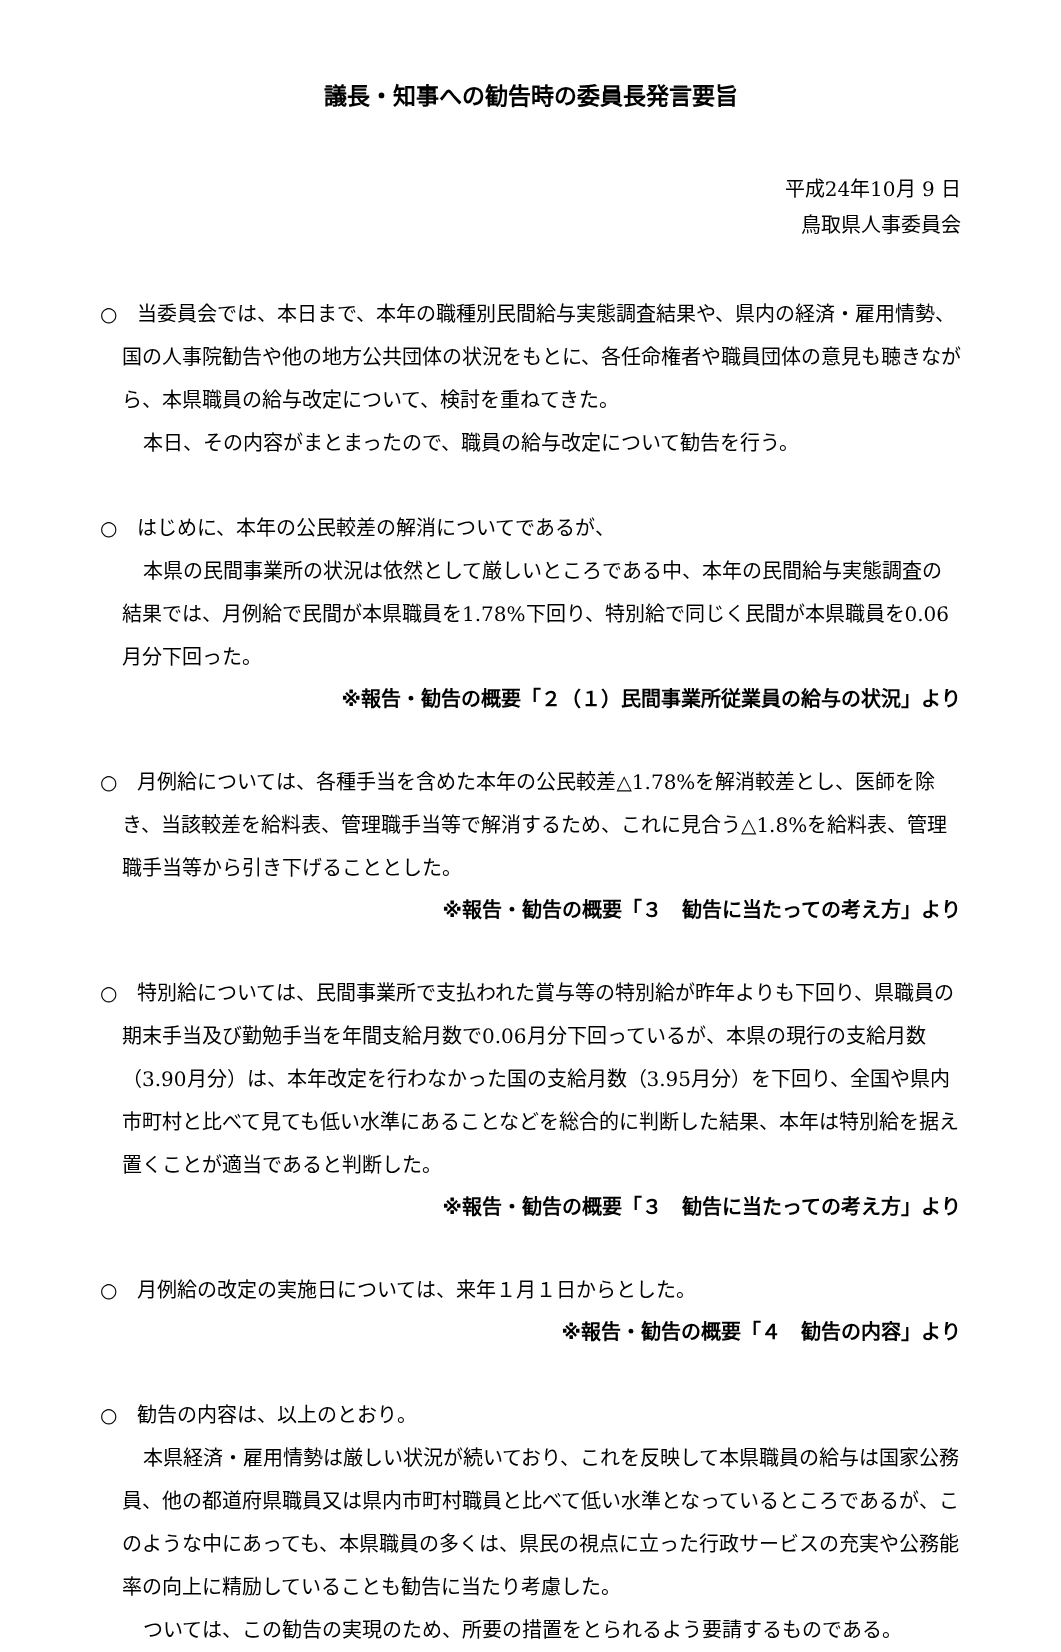議長・知事への勧告時の委員長発言要旨
平成24年10月 9 日
鳥取県人事委員会
○　当委員会では、本日まで、本年の職種別民間給与実態調査結果や、県内の経済・雇用情勢、国の人事院勧告や他の地方公共団体の状況をもとに、各任命権者や職員団体の意見も聴きながら、本県職員の給与改定について、検討を重ねてきた。
本日、その内容がまとまったので、職員の給与改定について勧告を行う。
○　はじめに、本年の公民較差の解消についてであるが、
本県の民間事業所の状況は依然として厳しいところである中、本年の民間給与実態調査の結果では、月例給で民間が本県職員を1.78%下回り、特別給で同じく民間が本県職員を0.06月分下回った。
※報告・勧告の概要「２（１）民間事業所従業員の給与の状況」より
○　月例給については、各種手当を含めた本年の公民較差△1.78%を解消較差とし、医師を除き、当該較差を給料表、管理職手当等で解消するため、これに見合う△1.8%を給料表、管理職手当等から引き下げることとした。
※報告・勧告の概要「３　勧告に当たっての考え方」より
○　特別給については、民間事業所で支払われた賞与等の特別給が昨年よりも下回り、県職員の期末手当及び勤勉手当を年間支給月数で0.06月分下回っているが、本県の現行の支給月数（3.90月分）は、本年改定を行わなかった国の支給月数（3.95月分）を下回り、全国や県内市町村と比べて見ても低い水準にあることなどを総合的に判断した結果、本年は特別給を据え置くことが適当であると判断した。
※報告・勧告の概要「３　勧告に当たっての考え方」より
○　月例給の改定の実施日については、来年１月１日からとした。
※報告・勧告の概要「４　勧告の内容」より
○　勧告の内容は、以上のとおり。
本県経済・雇用情勢は厳しい状況が続いており、これを反映して本県職員の給与は国家公務員、他の都道府県職員又は県内市町村職員と比べて低い水準となっているところであるが、このような中にあっても、本県職員の多くは、県民の視点に立った行政サービスの充実や公務能率の向上に精励していることも勧告に当たり考慮した。
ついては、この勧告の実現のため、所要の措置をとられるよう要請するものである。